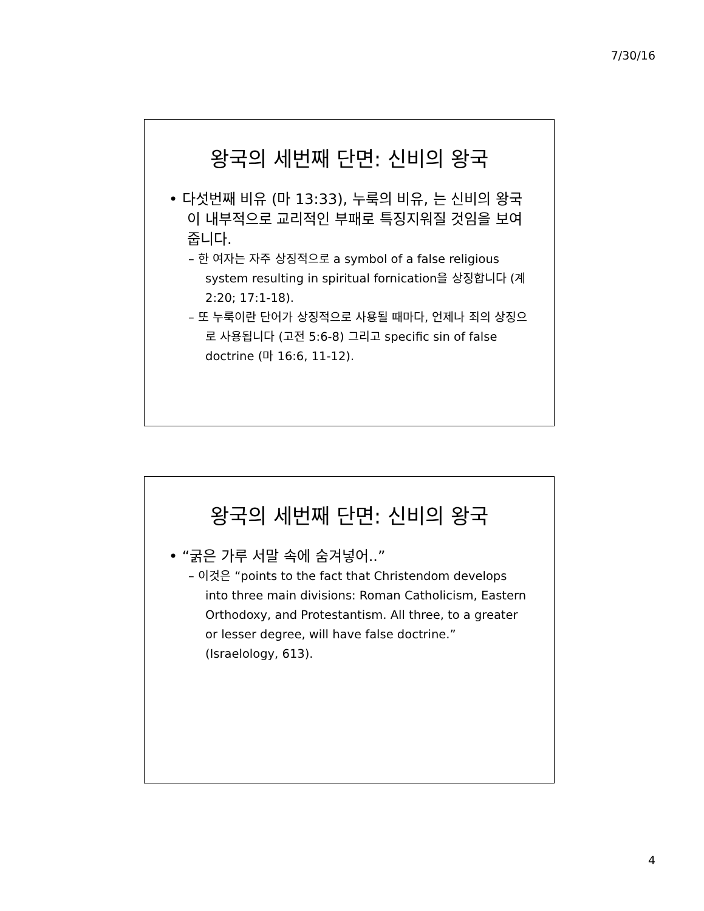7/30/16
왕국의 세번째 단면: 신비의 왕국
• 다섯번째 비유 (마 13:33), 누룩의 비유, 는 신비의 왕국이 내부적으로 교리적인 부패로 특징지워질 것임을 보여줍니다.
– 한 여자는 자주 상징적으로 a symbol of a false religious system resulting in spiritual fornication을 상징합니다 (계 2:20; 17:1-18).
– 또 누룩이란 단어가 상징적으로 사용될 때마다, 언제나 죄의 상징으로 사용됩니다 (고전 5:6-8) 그리고 specific sin of false doctrine (마 16:6, 11-12).
왕국의 세번째 단면: 신비의 왕국
• “굵은 가루 서말 속에 숨겨넣어..”
– 이것은 “points to the fact that Christendom develops into three main divisions: Roman Catholicism, Eastern Orthodoxy, and Protestantism. All three, to a greater or lesser degree, will have false doctrine.” (Israelology, 613).
4